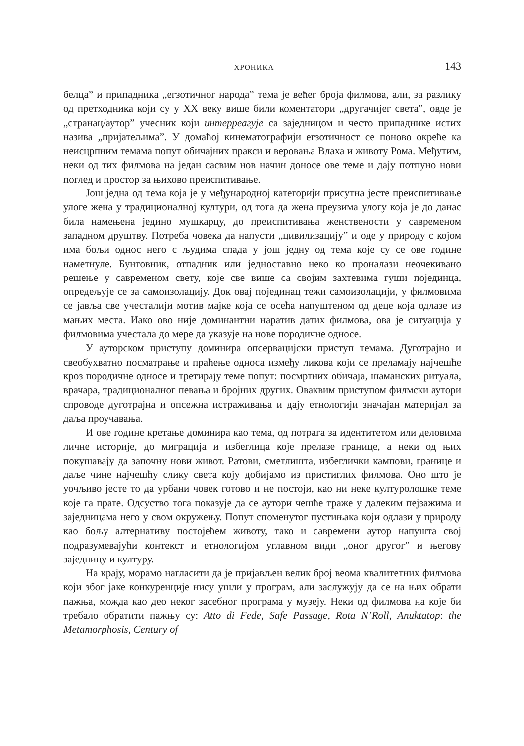ХРОНИКА 143
белца” и припадника „егзотичног народа” тема је већег броја филмова, али, за разлику од претходника који су у XX веку више били коментатори „другачијег света”, овде је „странац/аутор” учесник који интерреагује са заједницом и често припаднике истих назива „пријатељима”. У домаћој кинематографији егзотичност се поново окреће ка неисцрпним темама попут обичајних пракси и веровања Влаха и животу Рома. Међутим, неки од тих филмова на један сасвим нов начин доносе ове теме и дају потпуно нови поглед и простор за њихово преиспитивање.
Још једна од тема која је у међународној категорији присутна јесте преиспитивање улоге жена у традиционалној култури, од тога да жена преузима улогу која је до данас била намењена једино мушкарцу, до преиспитивања женствености у савременом западном друштву. Потреба човека да напусти „цивилизацију” и оде у природу с којом има бољи однос него с људима спада у још једну од тема које су се ове године наметнуле. Бунтовник, отпадник или једноставно неко ко проналази неочекивано решење у савременом свету, које све више са својим захтевима гуши појединца, опредељује се за самоизолацију. Док овај појединац тежи самоизолацији, у филмовима се јавља све учесталији мотив мајке која се осећа напуштеном од деце која одлазе из мањих места. Иако ово није доминантни наратив датих филмова, ова је ситуација у филмовима учестала до мере да указује на нове породичне односе.
У ауторском приступу доминира опсервацијски приступ темама. Дуготрајно и свеобухватно посматрање и праћење односа између ликова који се преламају најчешће кроз породичне односе и третирају теме попут: посмртних обичаја, шаманских ритуала, врачара, традиционалног певања и бројних других. Оваквим приступом филмски аутори спроводе дуготрајна и опсежна истраживања и дају етнологији значајан материјал за даља проучавања.
И ове године кретање доминира као тема, од потрага за идентитетом или деловима личне историје, до миграција и избеглица које прелазе границе, а неки од њих покушавају да започну нови живот. Ратови, сметлишта, избеглички кампови, границе и даље чине најчешћу слику света коју добијамо из пристиглих филмова. Оно што је уочљиво јесте то да урбани човек готово и не постоји, као ни неке културолошке теме које га прате. Одсуство тога показује да се аутори чешће траже у далеким пејзажима и заједницама него у свом окружењу. Попут споменутог пустињака који одлази у природу као бољу алтернативу постојећем животу, тако и савремени аутор напушта свој подразумевајући контекст и етнологијом углавном види „оног другог” и његову заједницу и културу.
На крају, морамо нагласити да је пријављен велик број веома квалитетних филмова који због јаке конкуренције нису ушли у програм, али заслужују да се на њих обрати пажња, можда као део неког засебног програма у музеју. Неки од филмова на које би требало обратити пажњу су: Atto di Fede, Safe Passage, Rota N’Roll, Anuktatop: the Metamorphosis, Century of